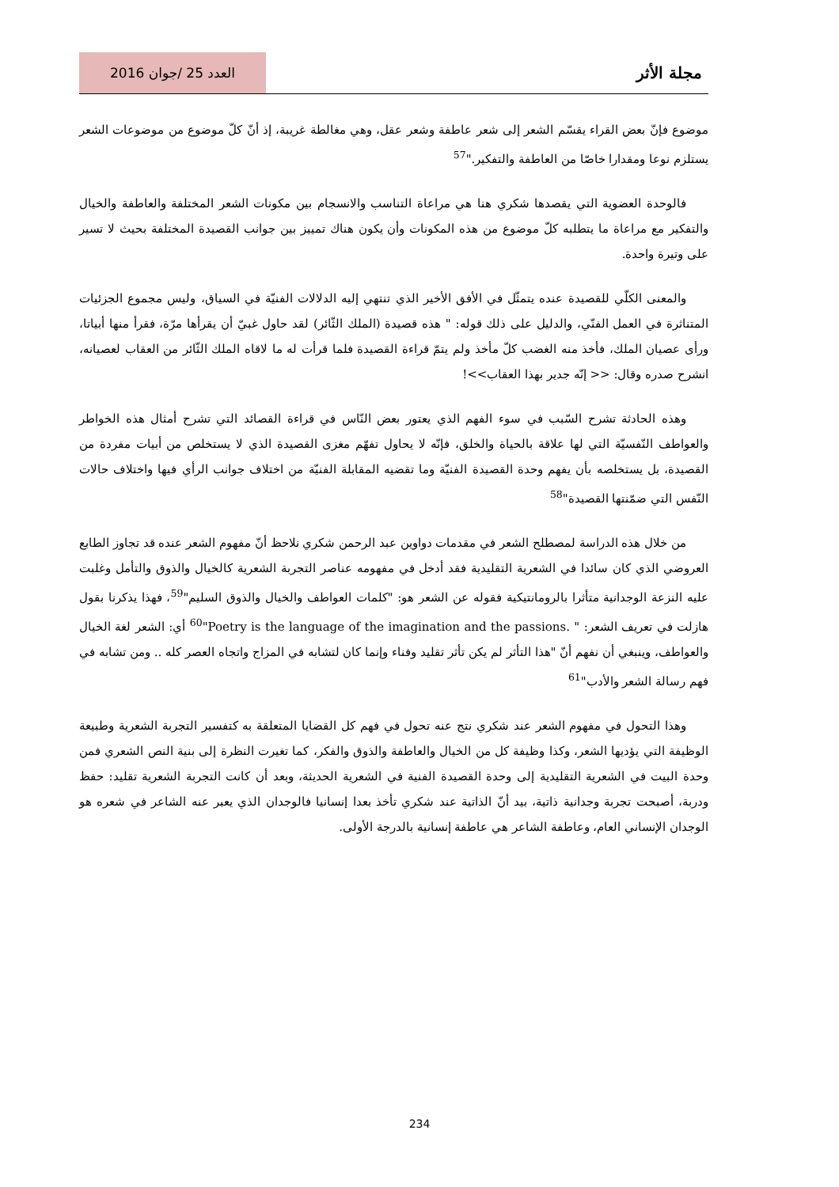مجلة الأثر
العدد 25 /جوان 2016
موضوع فإنّ بعض القراء يقسّم الشعر إلى شعر عاطفة وشعر عقل، وهي مغالطة غريبة، إذ أنّ كلّ موضوع من موضوعات الشعر يستلزم نوعا ومقدارا خاصّا من العاطفة والتفكير."<sup>57</sup>
فالوحدة العضوية التي يقصدها شكري هنا هي مراعاة التناسب والانسجام بين مكونات الشعر المختلفة والعاطفة والخيال والتفكير مع مراعاة ما يتطلبه كلّ موضوع من هذه المكونات وأن يكون هناك تمييز بين جوانب القصيدة المختلفة بحيث لا تسير على وتيرة واحدة.
والمعنى الكلّي للقصيدة عنده يتمثّل في الأفق الأخير الذي تنتهي إليه الدلالات الفنيّة في السياق، وليس مجموع الجزئيات المتناثرة في العمل الفنّي، والدليل على ذلك قوله: " هذه قصيدة (الملك الثّائر) لقد حاول غبيّ أن يقرأها مرّة، فقرأ منها أبياتا، ورأى عصيان الملك، فأخذ منه الغضب كلّ مأخذ ولم يتمّ قراءة القصيدة فلما قرأت له ما لاقاه الملك الثّائر من العقاب لعصيانه، انشرح صدره وقال: << إنّه جدير بهذا العقاب>>!
وهذه الحادثة تشرح السّبب في سوء الفهم الذي يعتور بعض النّاس في قراءة القصائد التي تشرح أمثال هذه الخواطر والعواطف النّفسيّة التي لها علاقة بالحياة والخلق، فإنّه لا يحاول تفهّم مغزى القصيدة الذي لا يستخلص من أبيات مفردة من القصيدة، بل يستخلصه بأن يفهم وحدة القصيدة الفنيّة وما تقضيه المقابلة الفنيّة من اختلاف جوانب الرأي فيها واختلاف حالات النّفس التي ضمّنتها القصيدة"<sup>58</sup>
من خلال هذه الدراسة لمصطلح الشعر في مقدمات دواوين عبد الرحمن شكري نلاحظ أنّ مفهوم الشعر عنده قد تجاوز الطابع العروضي الذي كان سائدا في الشعرية التقليدية فقد أدخل في مفهومه عناصر التجربة الشعرية كالخيال والذوق والتأمل وغلبت عليه النزعة الوجدانية متأثرا بالرومانتيكية فقوله عن الشعر هو: "كلمات العواطف والخيال والذوق السليم"<sup>59</sup>، فهذا يذكرنا بقول هازلت في تعريف الشعر: " Poetry is the language of the imagination and the passions."<sup>60</sup> أي: الشعر لغة الخيال والعواطف، وينبغي أن نفهم أنّ "هذا التأثر لم يكن تأثر تقليد وفناء وإنما كان لتشابه في المزاج واتجاه العصر كله .. ومن تشابه في فهم رسالة الشعر والأدب"<sup>61</sup>
وهذا التحول في مفهوم الشعر عند شكري نتج عنه تحول في فهم كل القضايا المتعلقة به كتفسير التجربة الشعرية وطبيعة الوظيفة التي يؤديها الشعر، وكذا وظيفة كل من الخيال والعاطفة والذوق والفكر، كما تغيرت النظرة إلى بنية النص الشعري فمن وحدة البيت في الشعرية التقليدية إلى وحدة القصيدة الفنية في الشعرية الحديثة، وبعد أن كانت التجربة الشعرية تقليد: حفظ ودربة، أصبحت تجربة وجدانية ذاتية، بيد أنّ الذاتية عند شكري تأخذ بعدا إنسانيا فالوجدان الذي يعبر عنه الشاعر في شعره هو الوجدان الإنساني العام، وعاطفة الشاعر هي عاطفة إنسانية بالدرجة الأولى.
234